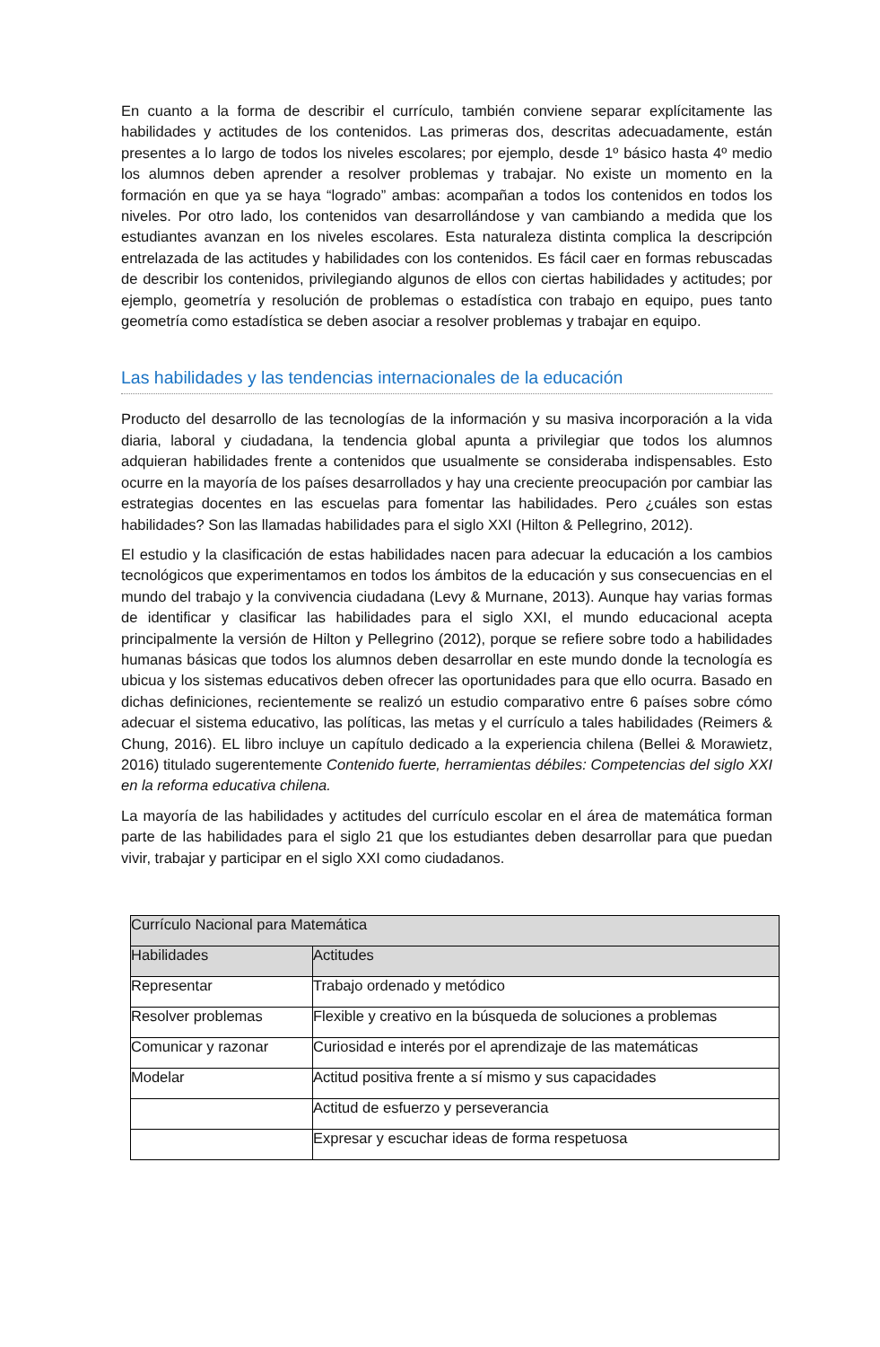En cuanto a la forma de describir el currículo, también conviene separar explícitamente las habilidades y actitudes de los contenidos. Las primeras dos, descritas adecuadamente, están presentes a lo largo de todos los niveles escolares; por ejemplo, desde 1º básico hasta 4º medio los alumnos deben aprender a resolver problemas y trabajar. No existe un momento en la formación en que ya se haya “logrado” ambas: acompañan a todos los contenidos en todos los niveles. Por otro lado, los contenidos van desarrollándose y van cambiando a medida que los estudiantes avanzan en los niveles escolares. Esta naturaleza distinta complica la descripción entrelazada de las actitudes y habilidades con los contenidos. Es fácil caer en formas rebuscadas de describir los contenidos, privilegiando algunos de ellos con ciertas habilidades y actitudes; por ejemplo, geometría y resolución de problemas o estadística con trabajo en equipo, pues tanto geometría como estadística se deben asociar a resolver problemas y trabajar en equipo.
Las habilidades y las tendencias internacionales de la educación
Producto del desarrollo de las tecnologías de la información y su masiva incorporación a la vida diaria, laboral y ciudadana, la tendencia global apunta a privilegiar que todos los alumnos adquieran habilidades frente a contenidos que usualmente se consideraba indispensables. Esto ocurre en la mayoría de los países desarrollados y hay una creciente preocupación por cambiar las estrategias docentes en las escuelas para fomentar las habilidades. Pero ¿cuáles son estas habilidades? Son las llamadas habilidades para el siglo XXI (Hilton & Pellegrino, 2012).
El estudio y la clasificación de estas habilidades nacen para adecuar la educación a los cambios tecnológicos que experimentamos en todos los ámbitos de la educación y sus consecuencias en el mundo del trabajo y la convivencia ciudadana (Levy & Murnane, 2013). Aunque hay varias formas de identificar y clasificar las habilidades para el siglo XXI, el mundo educacional acepta principalmente la versión de Hilton y Pellegrino (2012), porque se refiere sobre todo a habilidades humanas básicas que todos los alumnos deben desarrollar en este mundo donde la tecnología es ubicua y los sistemas educativos deben ofrecer las oportunidades para que ello ocurra. Basado en dichas definiciones, recientemente se realizó un estudio comparativo entre 6 países sobre cómo adecuar el sistema educativo, las políticas, las metas y el currículo a tales habilidades (Reimers & Chung, 2016). EL libro incluye un capítulo dedicado a la experiencia chilena (Bellei & Morawietz, 2016) titulado sugerentemente Contenido fuerte, herramientas débiles: Competencias del siglo XXI en la reforma educativa chilena.
La mayoría de las habilidades y actitudes del currículo escolar en el área de matemática forman parte de las habilidades para el siglo 21 que los estudiantes deben desarrollar para que puedan vivir, trabajar y participar en el siglo XXI como ciudadanos.
| Currículo Nacional para Matemática | |
| Habilidades | Actitudes |
| Representar | Trabajo ordenado y metódico |
| Resolver problemas | Flexible y creativo en la búsqueda de soluciones a problemas |
| Comunicar y razonar | Curiosidad e interés por el aprendizaje de las matemáticas |
| Modelar | Actitud positiva frente a sí mismo y sus capacidades |
| | Actitud de esfuerzo y perseverancia |
| | Expresar y escuchar ideas de forma respetuosa |